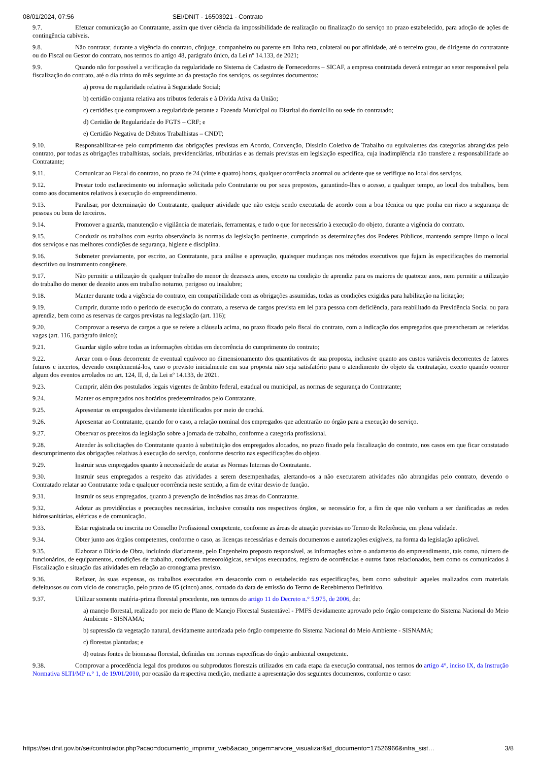08/01/2024, 07:56 SEI/DNIT - 16503921 - Contrato
9.7. Efetuar comunicação ao Contratante, assim que tiver ciência da impossibilidade de realização ou finalização do serviço no prazo estabelecido, para adoção de ações de contingência cabíveis.
9.8. Não contratar, durante a vigência do contrato, cônjuge, companheiro ou parente em linha reta, colateral ou por afinidade, até o terceiro grau, de dirigente do contratante ou do Fiscal ou Gestor do contrato, nos termos do artigo 48, parágrafo único, da Lei nº 14.133, de 2021;
9.9. Quando não for possível a verificação da regularidade no Sistema de Cadastro de Fornecedores – SICAF, a empresa contratada deverá entregar ao setor responsável pela fiscalização do contrato, até o dia trinta do mês seguinte ao da prestação dos serviços, os seguintes documentos:
a) prova de regularidade relativa à Seguridade Social;
b) certidão conjunta relativa aos tributos federais e à Dívida Ativa da União;
c) certidões que comprovem a regularidade perante a Fazenda Municipal ou Distrital do domicílio ou sede do contratado;
d) Certidão de Regularidade do FGTS – CRF; e
e) Certidão Negativa de Débitos Trabalhistas – CNDT;
9.10. Responsabilizar-se pelo cumprimento das obrigações previstas em Acordo, Convenção, Dissídio Coletivo de Trabalho ou equivalentes das categorias abrangidas pelo contrato, por todas as obrigações trabalhistas, sociais, previdenciárias, tributárias e as demais previstas em legislação específica, cuja inadimplência não transfere a responsabilidade ao Contratante;
9.11. Comunicar ao Fiscal do contrato, no prazo de 24 (vinte e quatro) horas, qualquer ocorrência anormal ou acidente que se verifique no local dos serviços.
9.12. Prestar todo esclarecimento ou informação solicitada pelo Contratante ou por seus prepostos, garantindo-lhes o acesso, a qualquer tempo, ao local dos trabalhos, bem como aos documentos relativos à execução do empreendimento.
9.13. Paralisar, por determinação do Contratante, qualquer atividade que não esteja sendo executada de acordo com a boa técnica ou que ponha em risco a segurança de pessoas ou bens de terceiros.
9.14. Promover a guarda, manutenção e vigilância de materiais, ferramentas, e tudo o que for necessário à execução do objeto, durante a vigência do contrato.
9.15. Conduzir os trabalhos com estrita observância às normas da legislação pertinente, cumprindo as determinações dos Poderes Públicos, mantendo sempre limpo o local dos serviços e nas melhores condições de segurança, higiene e disciplina.
9.16. Submeter previamente, por escrito, ao Contratante, para análise e aprovação, quaisquer mudanças nos métodos executivos que fujam às especificações do memorial descritivo ou instrumento congênere.
9.17. Não permitir a utilização de qualquer trabalho do menor de dezesseis anos, exceto na condição de aprendiz para os maiores de quatorze anos, nem permitir a utilização do trabalho do menor de dezoito anos em trabalho noturno, perigoso ou insalubre;
9.18. Manter durante toda a vigência do contrato, em compatibilidade com as obrigações assumidas, todas as condições exigidas para habilitação na licitação;
9.19. Cumprir, durante todo o período de execução do contrato, a reserva de cargos prevista em lei para pessoa com deficiência, para reabilitado da Previdência Social ou para aprendiz, bem como as reservas de cargos previstas na legislação (art. 116);
9.20. Comprovar a reserva de cargos a que se refere a cláusula acima, no prazo fixado pelo fiscal do contrato, com a indicação dos empregados que preencheram as referidas vagas (art. 116, parágrafo único);
9.21. Guardar sigilo sobre todas as informações obtidas em decorrência do cumprimento do contrato;
9.22. Arcar com o ônus decorrente de eventual equívoco no dimensionamento dos quantitativos de sua proposta, inclusive quanto aos custos variáveis decorrentes de fatores futuros e incertos, devendo complementá-los, caso o previsto inicialmente em sua proposta não seja satisfatório para o atendimento do objeto da contratação, exceto quando ocorrer algum dos eventos arrolados no art. 124, II, d, da Lei nº 14.133, de 2021.
9.23. Cumprir, além dos postulados legais vigentes de âmbito federal, estadual ou municipal, as normas de segurança do Contratante;
9.24. Manter os empregados nos horários predeterminados pelo Contratante.
9.25. Apresentar os empregados devidamente identificados por meio de crachá.
9.26. Apresentar ao Contratante, quando for o caso, a relação nominal dos empregados que adentrarão no órgão para a execução do serviço.
9.27. Observar os preceitos da legislação sobre a jornada de trabalho, conforme a categoria profissional.
9.28. Atender às solicitações do Contratante quanto à substituição dos empregados alocados, no prazo fixado pela fiscalização do contrato, nos casos em que ficar constatado descumprimento das obrigações relativas à execução do serviço, conforme descrito nas especificações do objeto.
9.29. Instruir seus empregados quanto à necessidade de acatar as Normas Internas do Contratante.
9.30. Instruir seus empregados a respeito das atividades a serem desempenhadas, alertando-os a não executarem atividades não abrangidas pelo contrato, devendo o Contratado relatar ao Contratante toda e qualquer ocorrência neste sentido, a fim de evitar desvio de função.
9.31. Instruir os seus empregados, quanto à prevenção de incêndios nas áreas do Contratante.
9.32. Adotar as providências e precauções necessárias, inclusive consulta nos respectivos órgãos, se necessário for, a fim de que não venham a ser danificadas as redes hidrossanitárias, elétricas e de comunicação.
9.33. Estar registrada ou inscrita no Conselho Profissional competente, conforme as áreas de atuação previstas no Termo de Referência, em plena validade.
9.34. Obter junto aos órgãos competentes, conforme o caso, as licenças necessárias e demais documentos e autorizações exigíveis, na forma da legislação aplicável.
9.35. Elaborar o Diário de Obra, incluindo diariamente, pelo Engenheiro preposto responsável, as informações sobre o andamento do empreendimento, tais como, número de funcionários, de equipamentos, condições de trabalho, condições meteorológicas, serviços executados, registro de ocorrências e outros fatos relacionados, bem como os comunicados à Fiscalização e situação das atividades em relação ao cronograma previsto.
9.36. Refazer, às suas expensas, os trabalhos executados em desacordo com o estabelecido nas especificações, bem como substituir aqueles realizados com materiais defeituosos ou com vício de construção, pelo prazo de 05 (cinco) anos, contado da data de emissão do Termo de Recebimento Definitivo.
9.37. Utilizar somente matéria-prima florestal procedente, nos termos do artigo 11 do Decreto n.° 5.975, de 2006, de:
a) manejo florestal, realizado por meio de Plano de Manejo Florestal Sustentável - PMFS devidamente aprovado pelo órgão competente do Sistema Nacional do Meio Ambiente - SISNAMA;
b) supressão da vegetação natural, devidamente autorizada pelo órgão competente do Sistema Nacional do Meio Ambiente - SISNAMA;
c) florestas plantadas; e
d) outras fontes de biomassa florestal, definidas em normas específicas do órgão ambiental competente.
9.38. Comprovar a procedência legal dos produtos ou subprodutos florestais utilizados em cada etapa da execução contratual, nos termos do artigo 4°, inciso IX, da Instrução Normativa SLTI/MP n.° 1, de 19/01/2010, por ocasião da respectiva medição, mediante a apresentação dos seguintes documentos, conforme o caso:
https://sei.dnit.gov.br/sei/controlador.php?acao=documento_imprimir_web&acao_origem=arvore_visualizar&id_documento=17526966&infra_sist… 3/8